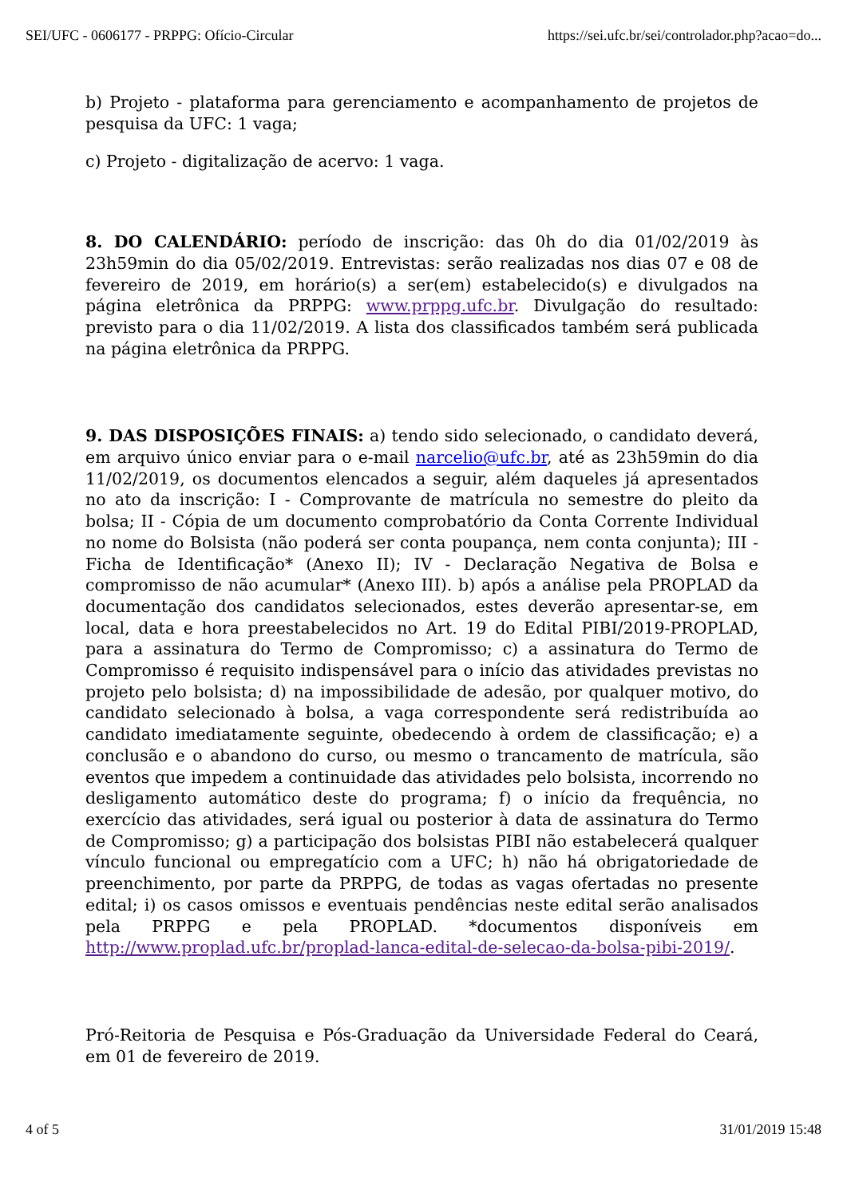SEI/UFC - 0606177 - PRPPG: Ofício-Circular https://sei.ufc.br/sei/controlador.php?acao=do...
b) Projeto - plataforma para gerenciamento e acompanhamento de projetos de pesquisa da UFC: 1 vaga;
c) Projeto - digitalização de acervo: 1 vaga.
8. DO CALENDÁRIO: período de inscrição: das 0h do dia 01/02/2019 às 23h59min do dia 05/02/2019. Entrevistas: serão realizadas nos dias 07 e 08 de fevereiro de 2019, em horário(s) a ser(em) estabelecido(s) e divulgados na página eletrônica da PRPPG: www.prppg.ufc.br. Divulgação do resultado: previsto para o dia 11/02/2019. A lista dos classificados também será publicada na página eletrônica da PRPPG.
9. DAS DISPOSIÇÕES FINAIS: a) tendo sido selecionado, o candidato deverá, em arquivo único enviar para o e-mail narcelio@ufc.br, até as 23h59min do dia 11/02/2019, os documentos elencados a seguir, além daqueles já apresentados no ato da inscrição: I - Comprovante de matrícula no semestre do pleito da bolsa; II - Cópia de um documento comprobatório da Conta Corrente Individual no nome do Bolsista (não poderá ser conta poupança, nem conta conjunta); III - Ficha de Identificação* (Anexo II); IV - Declaração Negativa de Bolsa e compromisso de não acumular* (Anexo III). b) após a análise pela PROPLAD da documentação dos candidatos selecionados, estes deverão apresentar-se, em local, data e hora preestabelecidos no Art. 19 do Edital PIBI/2019-PROPLAD, para a assinatura do Termo de Compromisso; c) a assinatura do Termo de Compromisso é requisito indispensável para o início das atividades previstas no projeto pelo bolsista; d) na impossibilidade de adesão, por qualquer motivo, do candidato selecionado à bolsa, a vaga correspondente será redistribuída ao candidato imediatamente seguinte, obedecendo à ordem de classificação; e) a conclusão e o abandono do curso, ou mesmo o trancamento de matrícula, são eventos que impedem a continuidade das atividades pelo bolsista, incorrendo no desligamento automático deste do programa; f) o início da frequência, no exercício das atividades, será igual ou posterior à data de assinatura do Termo de Compromisso; g) a participação dos bolsistas PIBI não estabelecerá qualquer vínculo funcional ou empregatício com a UFC; h) não há obrigatoriedade de preenchimento, por parte da PRPPG, de todas as vagas ofertadas no presente edital; i) os casos omissos e eventuais pendências neste edital serão analisados pela PRPPG e pela PROPLAD. *documentos disponíveis em http://www.proplad.ufc.br/proplad-lanca-edital-de-selecao-da-bolsa-pibi-2019/.
Pró-Reitoria de Pesquisa e Pós-Graduação da Universidade Federal do Ceará, em 01 de fevereiro de 2019.
4 of 5 31/01/2019 15:48